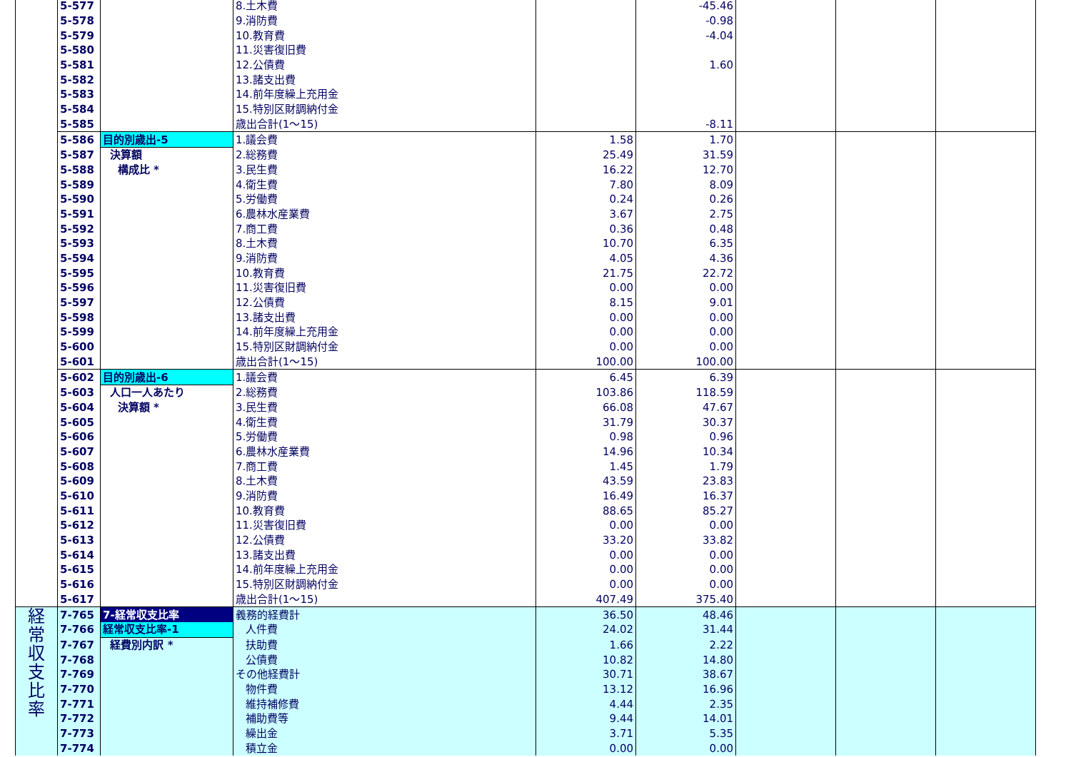| | 5-577 | | 8.土木費 | | -45.46 | | | |
| | 5-578 | | 9.消防費 | | -0.98 | | | |
| | 5-579 | | 10.教育費 | | -4.04 | | | |
| | 5-580 | | 11.災害復旧費 | | | | | |
| | 5-581 | | 12.公債費 | | 1.60 | | | |
| | 5-582 | | 13.諸支出費 | | | | | |
| | 5-583 | | 14.前年度繰上充用金 | | | | | |
| | 5-584 | | 15.特別区財調納付金 | | | | | |
| | 5-585 | | 歳出合計(1～15) | | -8.11 | | | |
| | 5-586 | 目的別歳出-5 | 1.議会費 | 1.58 | 1.70 | | | |
| | 5-587 | 決算額 | 2.総務費 | 25.49 | 31.59 | | | |
| | 5-588 | 構成比 * | 3.民生費 | 16.22 | 12.70 | | | |
| | 5-589 | | 4.衛生費 | 7.80 | 8.09 | | | |
| | 5-590 | | 5.労働費 | 0.24 | 0.26 | | | |
| | 5-591 | | 6.農林水産業費 | 3.67 | 2.75 | | | |
| | 5-592 | | 7.商工費 | 0.36 | 0.48 | | | |
| | 5-593 | | 8.土木費 | 10.70 | 6.35 | | | |
| | 5-594 | | 9.消防費 | 4.05 | 4.36 | | | |
| | 5-595 | | 10.教育費 | 21.75 | 22.72 | | | |
| | 5-596 | | 11.災害復旧費 | 0.00 | 0.00 | | | |
| | 5-597 | | 12.公債費 | 8.15 | 9.01 | | | |
| | 5-598 | | 13.諸支出費 | 0.00 | 0.00 | | | |
| | 5-599 | | 14.前年度繰上充用金 | 0.00 | 0.00 | | | |
| | 5-600 | | 15.特別区財調納付金 | 0.00 | 0.00 | | | |
| | 5-601 | | 歳出合計(1～15) | 100.00 | 100.00 | | | |
| | 5-602 | 目的別歳出-6 | 1.議会費 | 6.45 | 6.39 | | | |
| | 5-603 | 人口一人あたり | 2.総務費 | 103.86 | 118.59 | | | |
| | 5-604 | 決算額 * | 3.民生費 | 66.08 | 47.67 | | | |
| | 5-605 | | 4.衛生費 | 31.79 | 30.37 | | | |
| | 5-606 | | 5.労働費 | 0.98 | 0.96 | | | |
| | 5-607 | | 6.農林水産業費 | 14.96 | 10.34 | | | |
| | 5-608 | | 7.商工費 | 1.45 | 1.79 | | | |
| | 5-609 | | 8.土木費 | 43.59 | 23.83 | | | |
| | 5-610 | | 9.消防費 | 16.49 | 16.37 | | | |
| | 5-611 | | 10.教育費 | 88.65 | 85.27 | | | |
| | 5-612 | | 11.災害復旧費 | 0.00 | 0.00 | | | |
| | 5-613 | | 12.公債費 | 33.20 | 33.82 | | | |
| | 5-614 | | 13.諸支出費 | 0.00 | 0.00 | | | |
| | 5-615 | | 14.前年度繰上充用金 | 0.00 | 0.00 | | | |
| | 5-616 | | 15.特別区財調納付金 | 0.00 | 0.00 | | | |
| | 5-617 | | 歳出合計(1～15) | 407.49 | 375.40 | | | |
| 経 常 収 支 比 率 | 7-765 | 7-経常収支比率 | 義務的経費計 | 36.50 | 48.46 | | | |
| | 7-766 | 経常収支比率-1 | 人件費 | 24.02 | 31.44 | | | |
| | 7-767 | 経費別内訳 * | 扶助費 | 1.66 | 2.22 | | | |
| | 7-768 | | 公債費 | 10.82 | 14.80 | | | |
| | 7-769 | | その他経費計 | 30.71 | 38.67 | | | |
| | 7-770 | | 物件費 | 13.12 | 16.96 | | | |
| | 7-771 | | 維持補修費 | 4.44 | 2.35 | | | |
| | 7-772 | | 補助費等 | 9.44 | 14.01 | | | |
| | 7-773 | | 繰出金 | 3.71 | 5.35 | | | |
| | 7-774 | | 積立金 | 0.00 | 0.00 | | | |